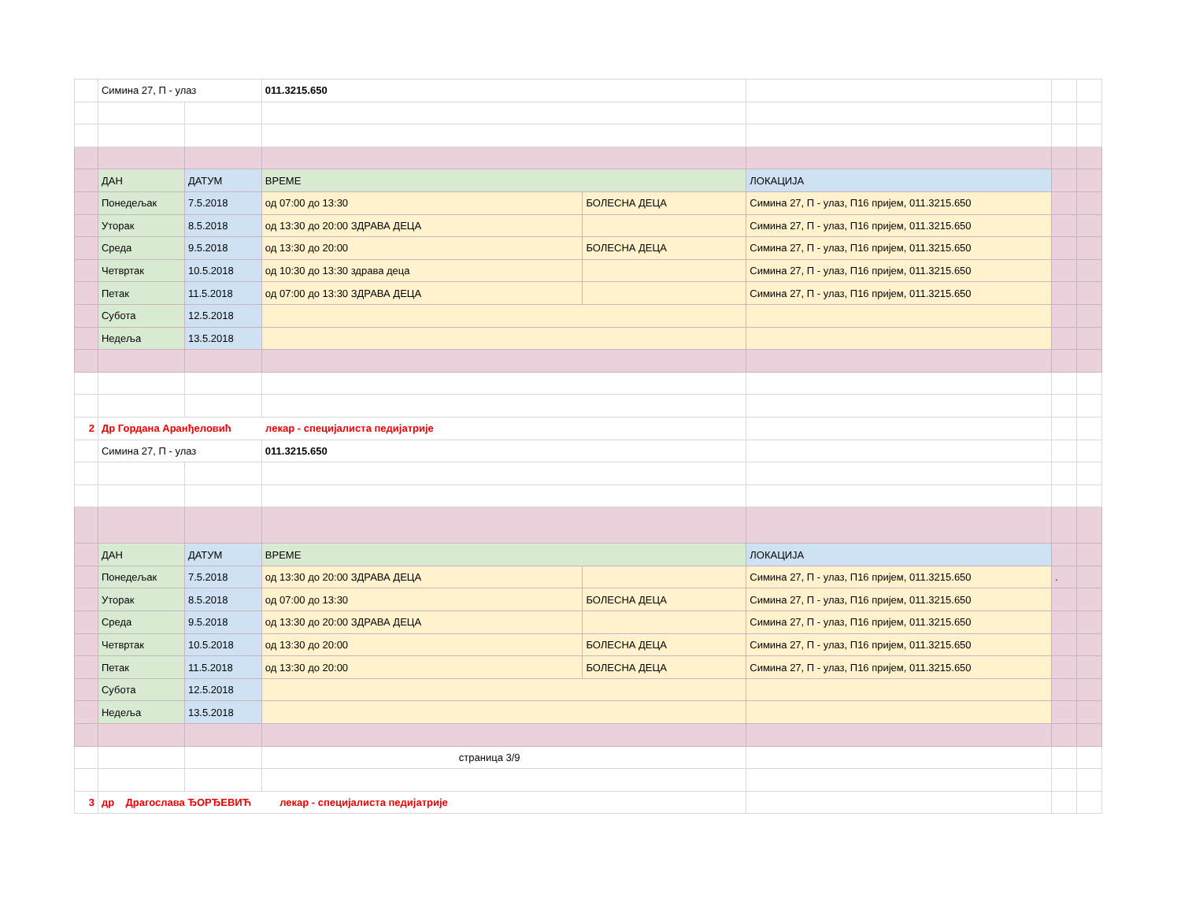| | Симина 27, П - улаз | | 011.3215.650 | | | | |
| | ДАН | ДАТУМ | ВРЕМЕ | | ЛОКАЦИЈА | | |
| | Понедељак | 7.5.2018 | од 07:00 до 13:30 | БОЛЕСНА ДЕЦА | Симина 27, П - улаз, П16 пријем, 011.3215.650 | | |
| | Уторак | 8.5.2018 | од 13:30 до 20:00 ЗДРАВА ДЕЦА | | Симина 27, П - улаз, П16 пријем, 011.3215.650 | | |
| | Среда | 9.5.2018 | од 13:30 до 20:00 | БОЛЕСНА ДЕЦА | Симина 27, П - улаз, П16 пријем, 011.3215.650 | | |
| | Четвртак | 10.5.2018 | од 10:30 до 13:30 здрава деца | | Симина 27, П - улаз, П16 пријем, 011.3215.650 | | |
| | Петак | 11.5.2018 | од 07:00 до 13:30 ЗДРАВА ДЕЦА | | Симина 27, П - улаз, П16 пријем, 011.3215.650 | | |
| | Субота | 12.5.2018 | | | | | |
| | Недеља | 13.5.2018 | | | | | |
| 2 | Др Гордана Аранђеловић лекар - специјалиста педијатрије | | | | | | |
| | Симина 27, П - улаз | | 011.3215.650 | | | | |
| | ДАН | ДАТУМ | ВРЕМЕ | | ЛОКАЦИЈА | | |
| | Понедељак | 7.5.2018 | од 13:30 до 20:00 ЗДРАВА ДЕЦА | | Симина 27, П - улаз, П16 пријем, 011.3215.650 | . | |
| | Уторак | 8.5.2018 | од 07:00 до 13:30 | БОЛЕСНА ДЕЦА | Симина 27, П - улаз, П16 пријем, 011.3215.650 | | |
| | Среда | 9.5.2018 | од 13:30 до 20:00 ЗДРАВА ДЕЦА | | Симина 27, П - улаз, П16 пријем, 011.3215.650 | | |
| | Четвртак | 10.5.2018 | од 13:30 до 20:00 | БОЛЕСНА ДЕЦА | Симина 27, П - улаз, П16 пријем, 011.3215.650 | | |
| | Петак | 11.5.2018 | од 13:30 до 20:00 | БОЛЕСНА ДЕЦА | Симина 27, П - улаз, П16 пријем, 011.3215.650 | | |
| | Субота | 12.5.2018 | | | | | |
| | Недеља | 13.5.2018 | | | | | |
| | | | страница 3/9 | | | | |
| 3 | др Драгослава ЂОРЂЕВИЋ лекар - специјалиста педијатрије | | | | | | |